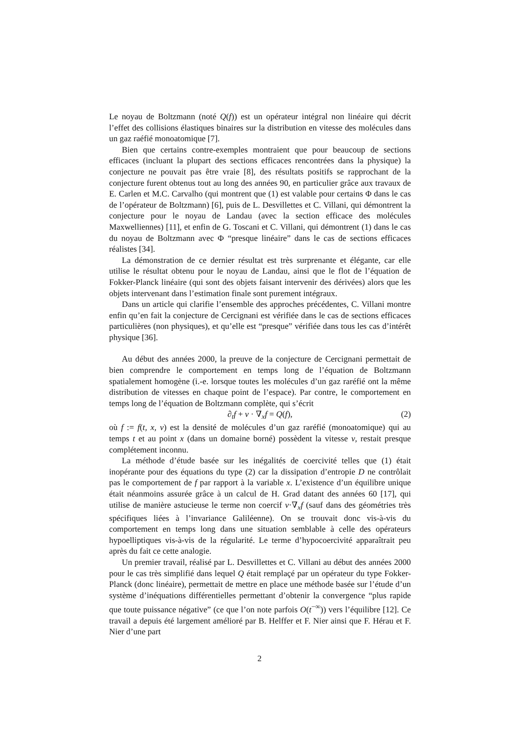Le noyau de Boltzmann (noté Q(f)) est un opérateur intégral non linéaire qui décrit l’effet des collisions élastiques binaires sur la distribution en vitesse des molécules dans un gaz raéfié monoatomique [7].
Bien que certains contre-exemples montraient que pour beaucoup de sections efficaces (incluant la plupart des sections efficaces rencontrées dans la physique) la conjecture ne pouvait pas être vraie [8], des résultats positifs se rapprochant de la conjecture furent obtenus tout au long des années 90, en particulier grâce aux travaux de E. Carlen et M.C. Carvalho (qui montrent que (1) est valable pour certains Φ dans le cas de l’opérateur de Boltzmann) [6], puis de L. Desvillettes et C. Villani, qui démontrent la conjecture pour le noyau de Landau (avec la section efficace des molécules Maxwelliennes) [11], et enfin de G. Toscani et C. Villani, qui démontrent (1) dans le cas du noyau de Boltzmann avec Φ “presque linéaire” dans le cas de sections efficaces réalistes [34].
La démonstration de ce dernier résultat est très surprenante et élégante, car elle utilise le résultat obtenu pour le noyau de Landau, ainsi que le flot de l’équation de Fokker-Planck linéaire (qui sont des objets faisant intervenir des dérivées) alors que les objets intervenant dans l’estimation finale sont purement intégraux.
Dans un article qui clarifie l’ensemble des approches précédentes, C. Villani montre enfin qu’en fait la conjecture de Cercignani est vérifiée dans le cas de sections efficaces particulières (non physiques), et qu’elle est “presque” vérifiée dans tous les cas d’intérêt physique [36].
Au début des années 2000, la preuve de la conjecture de Cercignani permettait de bien comprendre le comportement en temps long de l’équation de Boltzmann spatialement homogène (i.-e. lorsque toutes les molécules d’un gaz raréfié ont la même distribution de vitesses en chaque point de l’espace). Par contre, le comportement en temps long de l’équation de Boltzmann complète, qui s’écrit
∂<sub>t</sub>f + v · ∇<sub>x</sub>f = Q(f), (2)
où f := f(t, x, v) est la densité de molécules d’un gaz raréfié (monoatomique) qui au temps t et au point x (dans un domaine borné) possèdent la vitesse v, restait presque complétement inconnu.
La méthode d’étude basée sur les inégalités de coercivité telles que (1) était inopérante pour des équations du type (2) car la dissipation d’entropie D ne contrôlait pas le comportement de f par rapport à la variable x. L’existence d’un équilibre unique était néanmoins assurée grâce à un calcul de H. Grad datant des années 60 [17], qui utilise de manière astucieuse le terme non coercif v·∇<sub>x</sub>f (sauf dans des géométries très spécifiques liées à l’invariance Galiléenne). On se trouvait donc vis-à-vis du comportement en temps long dans une situation semblable à celle des opérateurs hypoelliptiques vis-à-vis de la régularité. Le terme d’hypocoercivité apparaîtrait peu après du fait ce cette analogie.
Un premier travail, réalisé par L. Desvillettes et C. Villani au début des années 2000 pour le cas très simplifié dans lequel Q était remplaçé par un opérateur du type Fokker-Planck (donc linéaire), permettait de mettre en place une méthode basée sur l’étude d’un système d’inéquations différentielles permettant d’obtenir la convergence “plus rapide que toute puissance négative” (ce que l’on note parfois O(t<sup>−∞</sup>)) vers l’équilibre [12]. Ce travail a depuis été largement amélioré par B. Helffer et F. Nier ainsi que F. Hérau et F. Nier d’une part
2